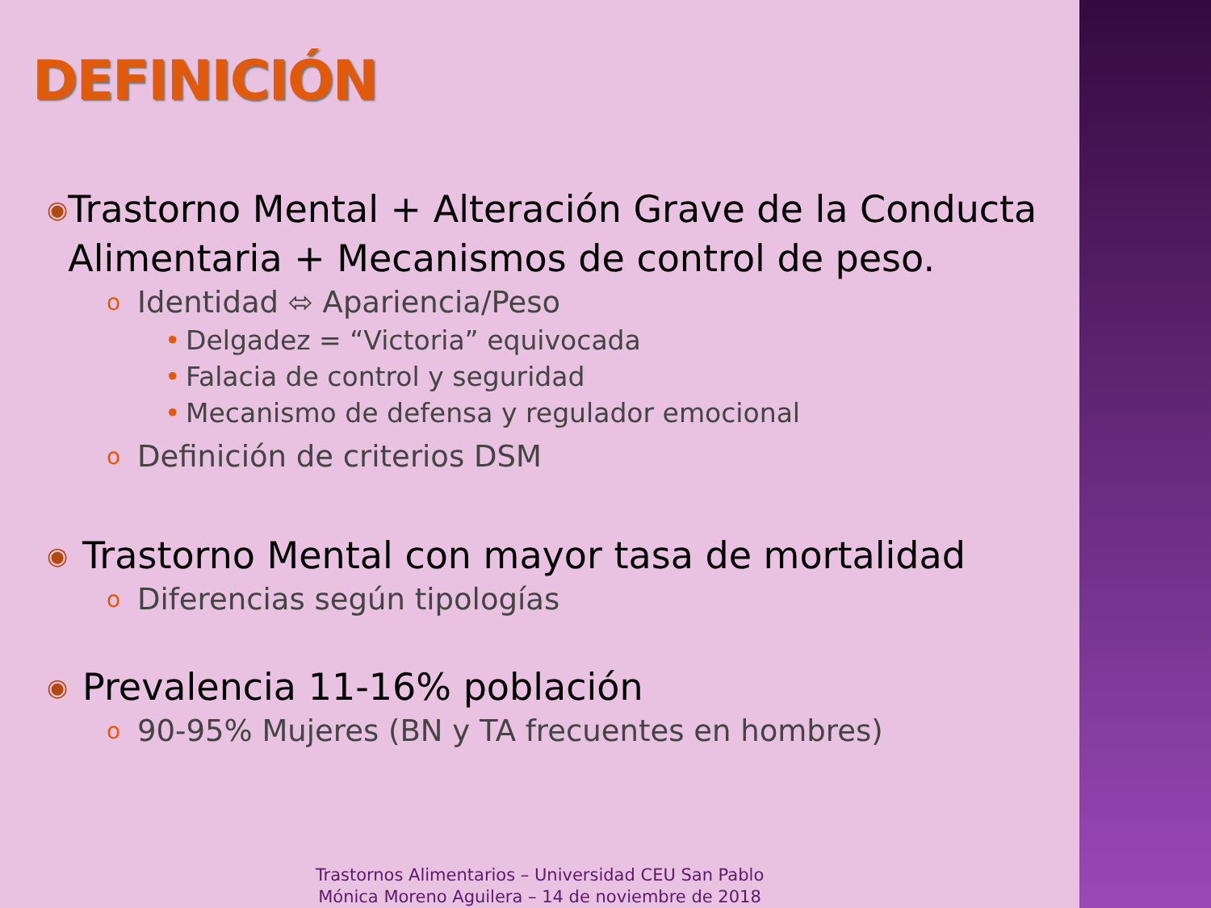DEFINICIÓN
◉ Trastorno Mental + Alteración Grave de la Conducta Alimentaria + Mecanismos de control de peso.
o Identidad ⬄ Apariencia/Peso
• Delgadez = “Victoria” equivocada
• Falacia de control y seguridad
• Mecanismo de defensa y regulador emocional
o Definición de criterios DSM
◉ Trastorno Mental con mayor tasa de mortalidad
o Diferencias según tipologías
◉ Prevalencia 11-16% población
o 90-95% Mujeres (BN y TA frecuentes en hombres)
Trastornos Alimentarios – Universidad CEU San Pablo
Mónica Moreno Aguilera – 14 de noviembre de 2018